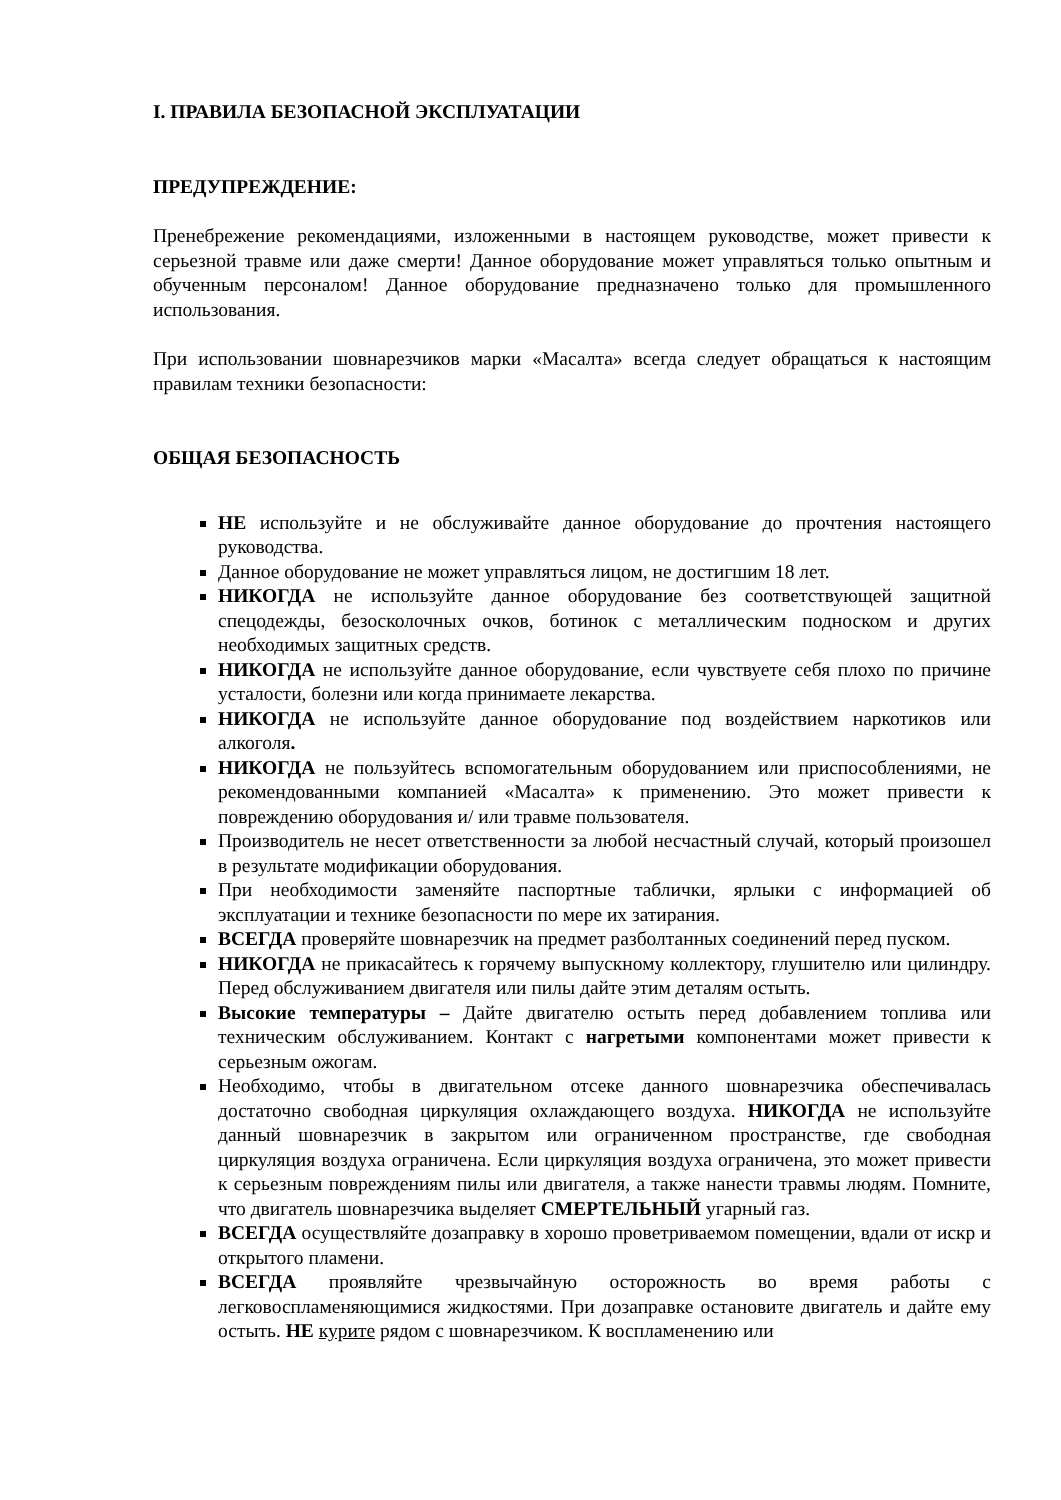I. ПРАВИЛА БЕЗОПАСНОЙ ЭКСПЛУАТАЦИИ
ПРЕДУПРЕЖДЕНИЕ:
Пренебрежение рекомендациями, изложенными в настоящем руководстве, может привести к серьезной травме или даже смерти! Данное оборудование может управляться только опытным и обученным персоналом! Данное оборудование предназначено только для промышленного использования.
При использовании шовнарезчиков марки «Масалта» всегда следует обращаться к настоящим правилам техники безопасности:
ОБЩАЯ БЕЗОПАСНОСТЬ
НЕ используйте и не обслуживайте данное оборудование до прочтения настоящего руководства.
Данное оборудование не может управляться лицом, не достигшим 18 лет.
НИКОГДА не используйте данное оборудование без соответствующей защитной спецодежды, безосколочных очков, ботинок с металлическим подноском и других необходимых защитных средств.
НИКОГДА не используйте данное оборудование, если чувствуете себя плохо по причине усталости, болезни или когда принимаете лекарства.
НИКОГДА не используйте данное оборудование под воздействием наркотиков или алкоголя.
НИКОГДА не пользуйтесь вспомогательным оборудованием или приспособлениями, не рекомендованными компанией «Масалта» к применению. Это может привести к повреждению оборудования и/ или травме пользователя.
Производитель не несет ответственности за любой несчастный случай, который произошел в результате модификации оборудования.
При необходимости заменяйте паспортные таблички, ярлыки с информацией об эксплуатации и технике безопасности по мере их затирания.
ВСЕГДА проверяйте шовнарезчик на предмет разболтанных соединений перед пуском.
НИКОГДА не прикасайтесь к горячему выпускному коллектору, глушителю или цилиндру. Перед обслуживанием двигателя или пилы дайте этим деталям остыть.
Высокие температуры – Дайте двигателю остыть перед добавлением топлива или техническим обслуживанием. Контакт с нагретыми компонентами может привести к серьезным ожогам.
Необходимо, чтобы в двигательном отсеке данного шовнарезчика обеспечивалась достаточно свободная циркуляция охлаждающего воздуха. НИКОГДА не используйте данный шовнарезчик в закрытом или ограниченном пространстве, где свободная циркуляция воздуха ограничена. Если циркуляция воздуха ограничена, это может привести к серьезным повреждениям пилы или двигателя, а также нанести травмы людям. Помните, что двигатель шовнарезчика выделяет СМЕРТЕЛЬНЫЙ угарный газ.
ВСЕГДА осуществляйте дозаправку в хорошо проветриваемом помещении, вдали от искр и открытого пламени.
ВСЕГДА проявляйте чрезвычайную осторожность во время работы с легковоспламеняющимися жидкостями. При дозаправке остановите двигатель и дайте ему остыть. НЕ курите рядом с шовнарезчиком. К воспламенению или